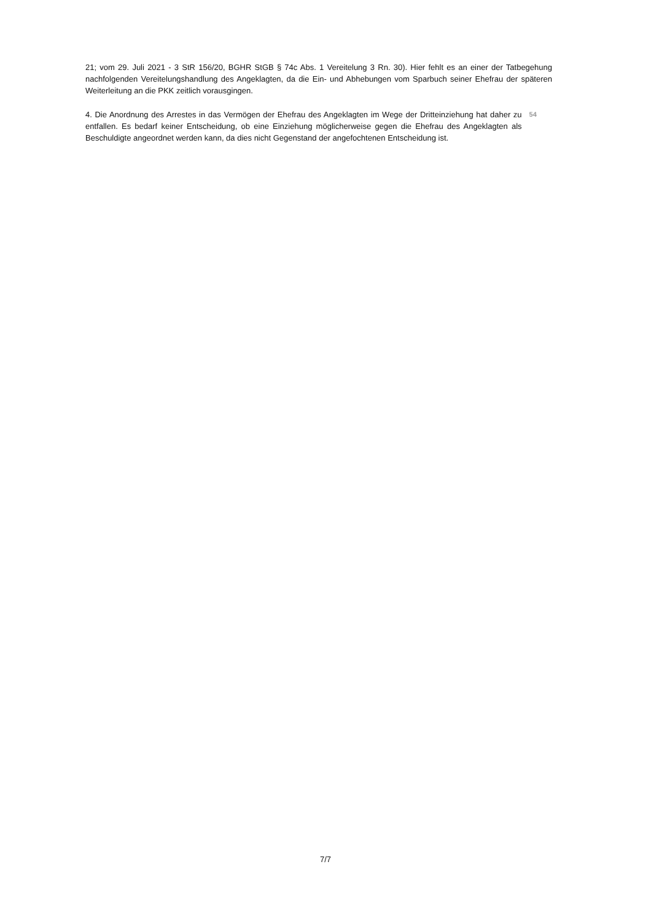21; vom 29. Juli 2021 - 3 StR 156/20, BGHR StGB § 74c Abs. 1 Vereitelung 3 Rn. 30). Hier fehlt es an einer der Tatbegehung nachfolgenden Vereitelungshandlung des Angeklagten, da die Ein- und Abhebungen vom Sparbuch seiner Ehefrau der späteren Weiterleitung an die PKK zeitlich vorausgingen.
4. Die Anordnung des Arrestes in das Vermögen der Ehefrau des Angeklagten im Wege der Dritteinziehung hat daher zu entfallen. Es bedarf keiner Entscheidung, ob eine Einziehung möglicherweise gegen die Ehefrau des Angeklagten als Beschuldigte angeordnet werden kann, da dies nicht Gegenstand der angefochtenen Entscheidung ist.
54
7/7